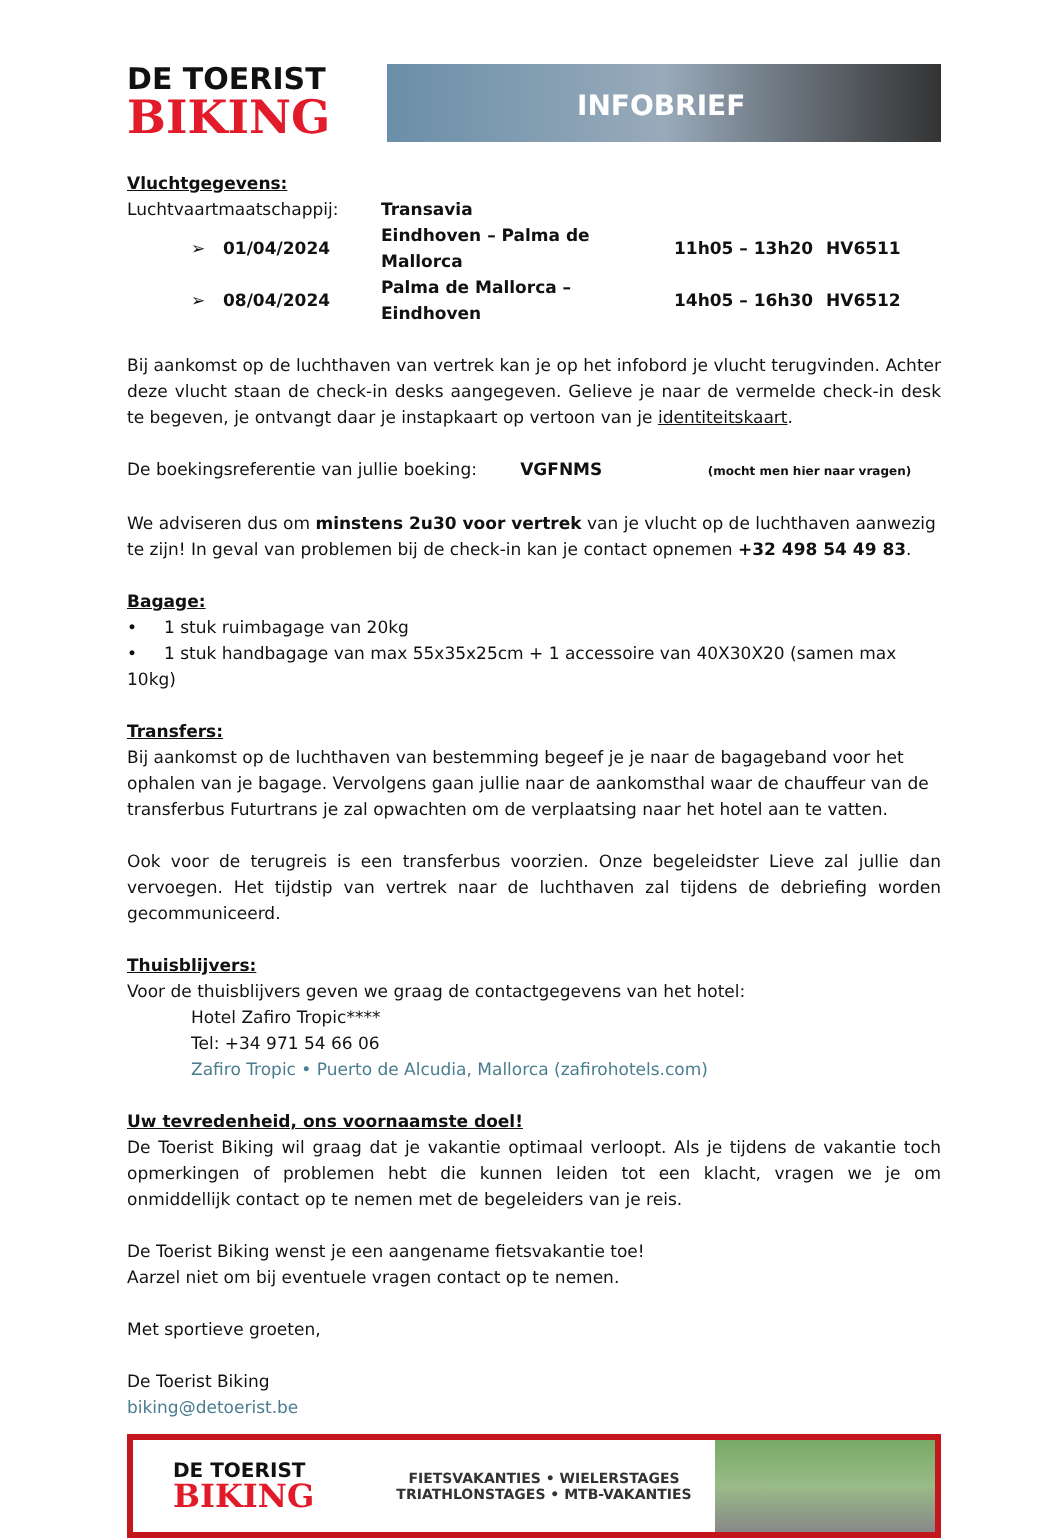DE TOERIST
BIKING
INFOBRIEF
Vluchtgegevens:
| Luchtvaartmaatschappij: | | Transavia | | |
| ➢ | 01/04/2024 | Eindhoven – Palma de Mallorca | 11h05 – 13h20 | HV6511 |
| ➢ | 08/04/2024 | Palma de Mallorca – Eindhoven | 14h05 – 16h30 | HV6512 |
Bij aankomst op de luchthaven van vertrek kan je op het infobord je vlucht terugvinden. Achter deze vlucht staan de check-in desks aangegeven. Gelieve je naar de vermelde check-in desk te begeven, je ontvangt daar je instapkaart op vertoon van je identiteitskaart.
De boekingsreferentie van jullie boeking: VGFNMS (mocht men hier naar vragen)
We adviseren dus om minstens 2u30 voor vertrek van je vlucht op de luchthaven aanwezig te zijn! In geval van problemen bij de check-in kan je contact opnemen +32 498 54 49 83.
Bagage:
• 1 stuk ruimbagage van 20kg
• 1 stuk handbagage van max 55x35x25cm + 1 accessoire van 40X30X20 (samen max 10kg)
Transfers:
Bij aankomst op de luchthaven van bestemming begeef je je naar de bagageband voor het ophalen van je bagage. Vervolgens gaan jullie naar de aankomsthal waar de chauffeur van de transferbus Futurtrans je zal opwachten om de verplaatsing naar het hotel aan te vatten.
Ook voor de terugreis is een transferbus voorzien. Onze begeleidster Lieve zal jullie dan vervoegen. Het tijdstip van vertrek naar de luchthaven zal tijdens de debriefing worden gecommuniceerd.
Thuisblijvers:
Voor de thuisblijvers geven we graag de contactgegevens van het hotel:
Hotel Zafiro Tropic****
Tel: +34 971 54 66 06
Zafiro Tropic • Puerto de Alcudia, Mallorca (zafirohotels.com)
Uw tevredenheid, ons voornaamste doel!
De Toerist Biking wil graag dat je vakantie optimaal verloopt. Als je tijdens de vakantie toch opmerkingen of problemen hebt die kunnen leiden tot een klacht, vragen we je om onmiddellijk contact op te nemen met de begeleiders van je reis.
De Toerist Biking wenst je een aangename fietsvakantie toe!
Aarzel niet om bij eventuele vragen contact op te nemen.
Met sportieve groeten,
De Toerist Biking
biking@detoerist.be
DE TOERIST
BIKING
FIETSVAKANTIES • WIELERSTAGES
TRIATHLONSTAGES • MTB-VAKANTIES